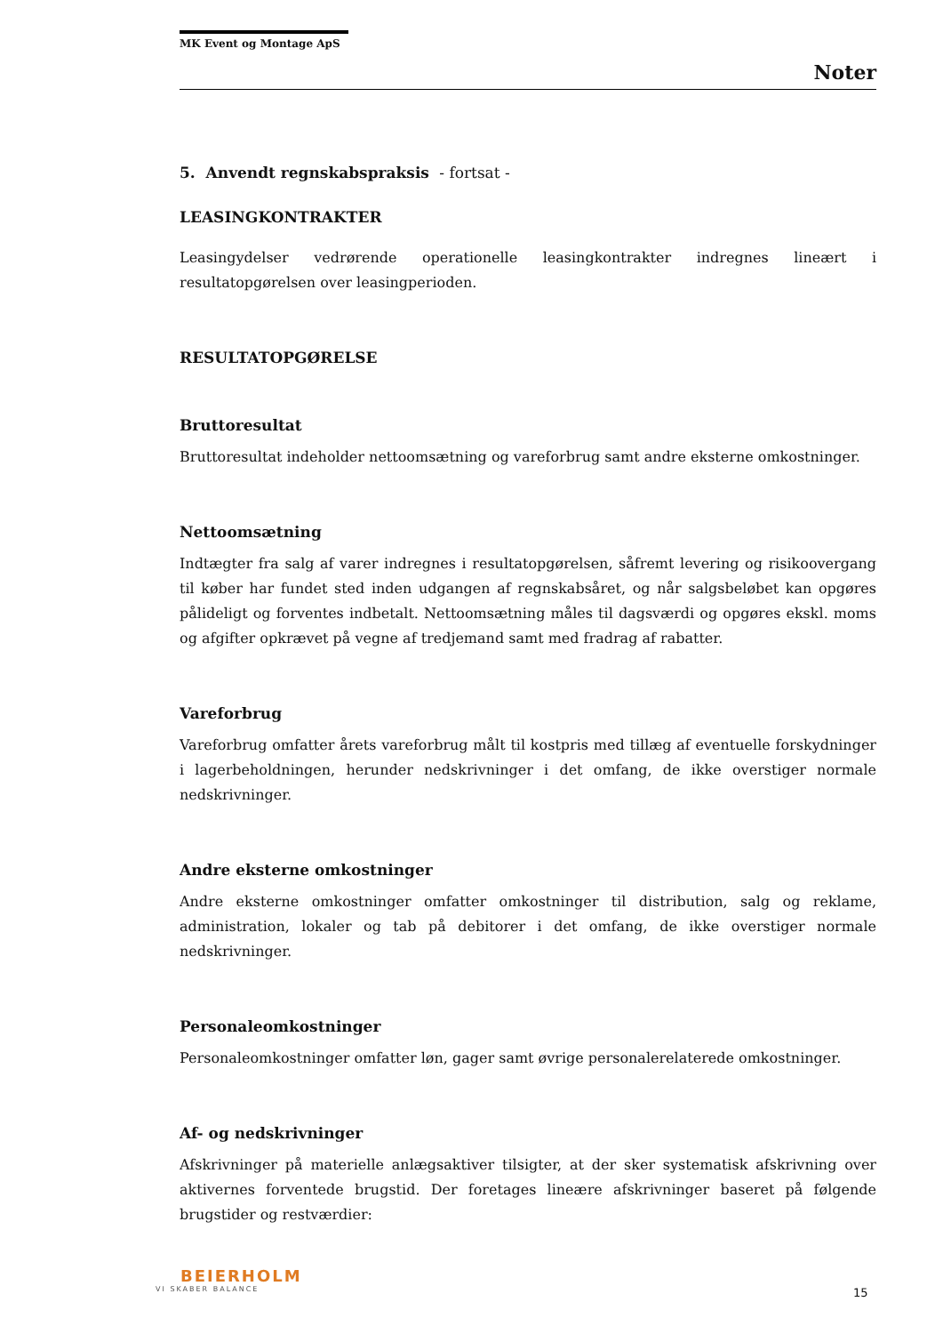MK Event og Montage ApS
Noter
5. Anvendt regnskabspraksis - fortsat -
LEASINGKONTRAKTER
Leasingydelser vedrørende operationelle leasingkontrakter indregnes lineært i resultatopgørelsen over leasingperioden.
RESULTATOPGØRELSE
Bruttoresultat
Bruttoresultat indeholder nettoomsætning og vareforbrug samt andre eksterne omkostninger.
Nettoomsætning
Indtægter fra salg af varer indregnes i resultatopgørelsen, såfremt levering og risikoovergang til køber har fundet sted inden udgangen af regnskabsåret, og når salgsbeløbet kan opgøres pålideligt og forventes indbetalt. Nettoomsætning måles til dagsværdi og opgøres ekskl. moms og afgifter opkrævet på vegne af tredjemand samt med fradrag af rabatter.
Vareforbrug
Vareforbrug omfatter årets vareforbrug målt til kostpris med tillæg af eventuelle forskydninger i lagerbeholdningen, herunder nedskrivninger i det omfang, de ikke overstiger normale nedskrivninger.
Andre eksterne omkostninger
Andre eksterne omkostninger omfatter omkostninger til distribution, salg og reklame, administration, lokaler og tab på debitorer i det omfang, de ikke overstiger normale nedskrivninger.
Personaleomkostninger
Personaleomkostninger omfatter løn, gager samt øvrige personalerelaterede omkostninger.
Af- og nedskrivninger
Afskrivninger på materielle anlægsaktiver tilsigter, at der sker systematisk afskrivning over aktivernes forventede brugstid. Der foretages lineære afskrivninger baseret på følgende brugstider og restværdier:
BEIERHOLM
VI SKABER BALANCE
15